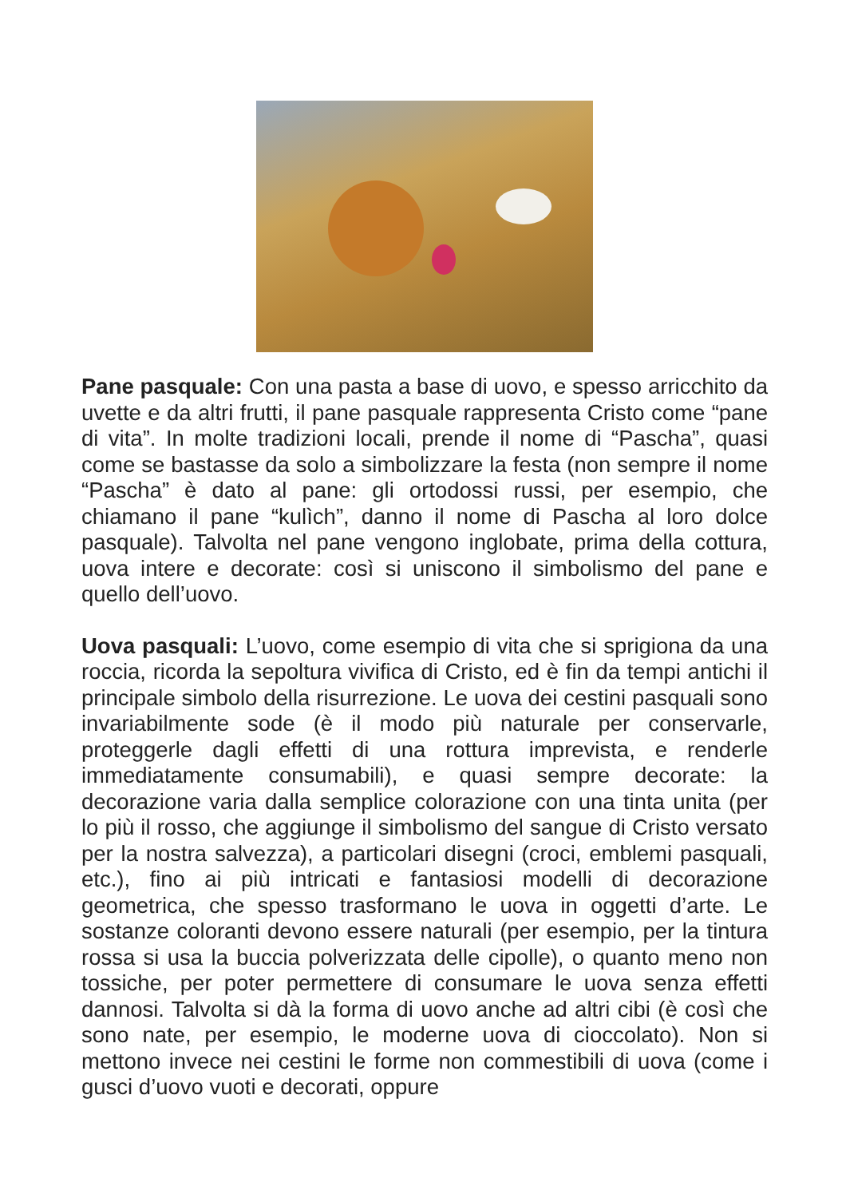Pane pasquale: Con una pasta a base di uovo, e spesso arricchito da uvette e da altri frutti, il pane pasquale rappresenta Cristo come “pane di vita”. In molte tradizioni locali, prende il nome di “Pascha”, quasi come se bastasse da solo a simbolizzare la festa (non sempre il nome “Pascha” è dato al pane: gli ortodossi russi, per esempio, che chiamano il pane “kulìch”, danno il nome di Pascha al loro dolce pasquale). Talvolta nel pane vengono inglobate, prima della cottura, uova intere e decorate: così si uniscono il simbolismo del pane e quello dell’uovo.
Uova pasquali: L’uovo, come esempio di vita che si sprigiona da una roccia, ricorda la sepoltura vivifica di Cristo, ed è fin da tempi antichi il principale simbolo della risurrezione. Le uova dei cestini pasquali sono invariabilmente sode (è il modo più naturale per conservarle, proteggerle dagli effetti di una rottura imprevista, e renderle immediatamente consumabili), e quasi sempre decorate: la decorazione varia dalla semplice colorazione con una tinta unita (per lo più il rosso, che aggiunge il simbolismo del sangue di Cristo versato per la nostra salvezza), a particolari disegni (croci, emblemi pasquali, etc.), fino ai più intricati e fantasiosi modelli di decorazione geometrica, che spesso trasformano le uova in oggetti d’arte. Le sostanze coloranti devono essere naturali (per esempio, per la tintura rossa si usa la buccia polverizzata delle cipolle), o quanto meno non tossiche, per poter permettere di consumare le uova senza effetti dannosi. Talvolta si dà la forma di uovo anche ad altri cibi (è così che sono nate, per esempio, le moderne uova di cioccolato). Non si mettono invece nei cestini le forme non commestibili di uova (come i gusci d’uovo vuoti e decorati, oppure